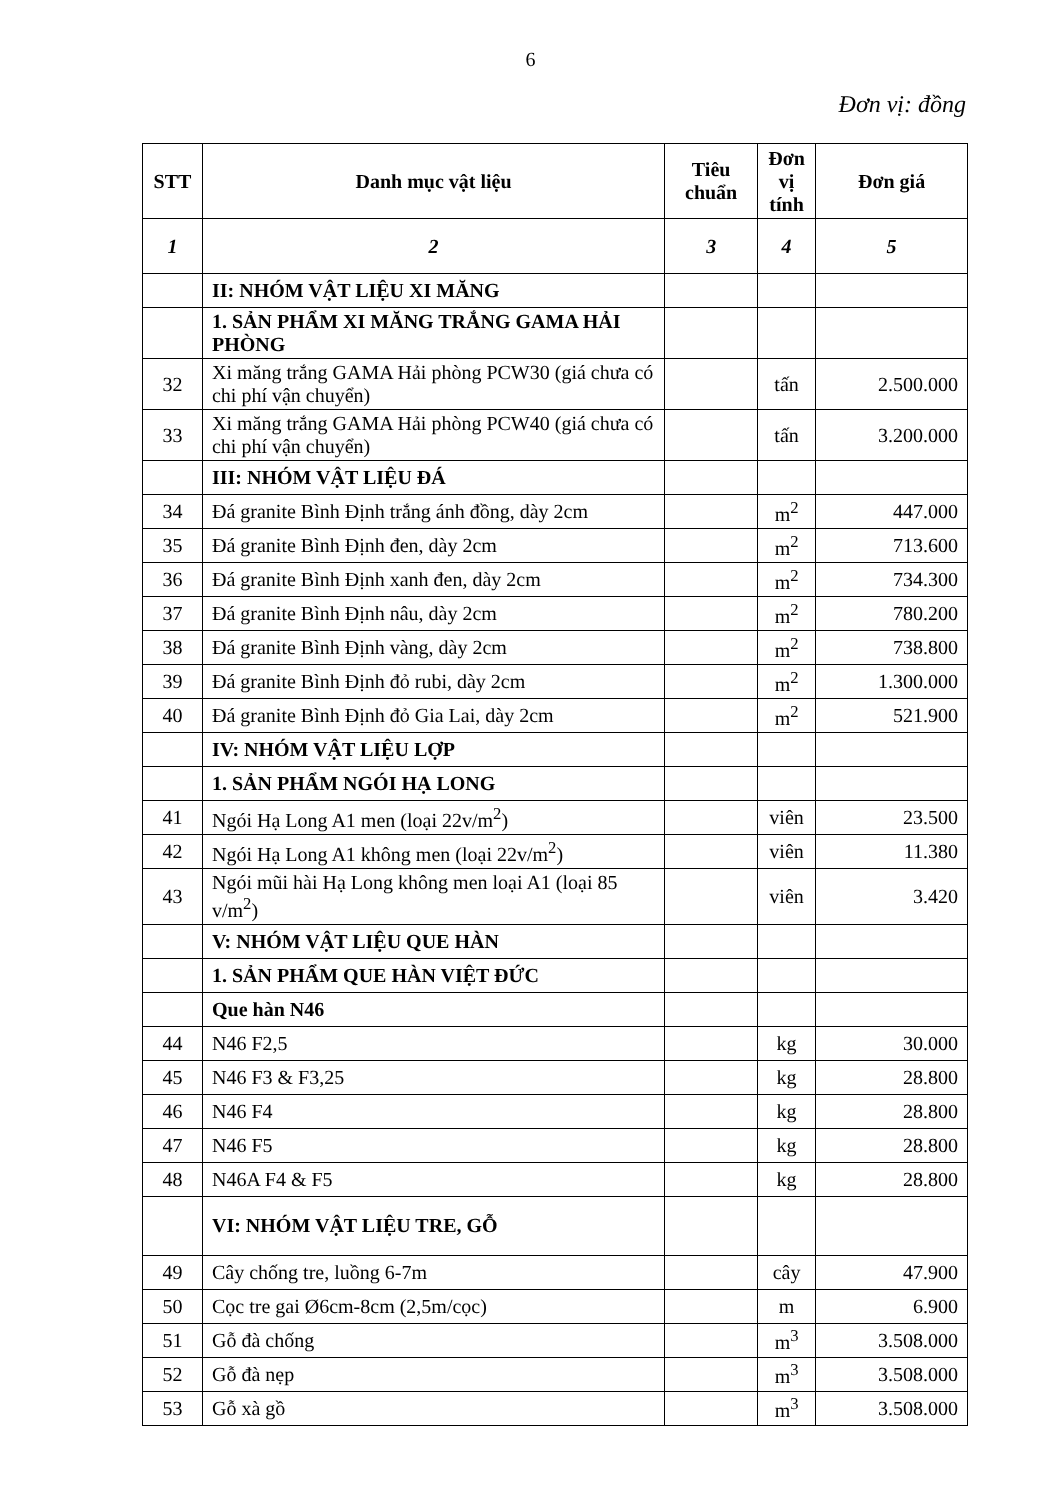6
Đơn vị: đồng
| STT | Danh mục vật liệu | Tiêu chuẩn | Đơn vị tính | Đơn giá |
| --- | --- | --- | --- | --- |
| 1 | 2 | 3 | 4 | 5 |
| | II: NHÓM VẬT LIỆU XI MĂNG | | | |
| | 1. SẢN PHẨM XI MĂNG TRẮNG GAMA HẢI PHÒNG | | | |
| 32 | Xi măng trắng GAMA Hải phòng PCW30 (giá chưa có chi phí vận chuyển) | | tấn | 2.500.000 |
| 33 | Xi măng trắng GAMA Hải phòng PCW40 (giá chưa có chi phí vận chuyển) | | tấn | 3.200.000 |
| | III: NHÓM VẬT LIỆU ĐÁ | | | |
| 34 | Đá granite Bình Định trắng ánh đồng, dày 2cm | | m<sup>2</sup> | 447.000 |
| 35 | Đá granite Bình Định đen, dày 2cm | | m<sup>2</sup> | 713.600 |
| 36 | Đá granite Bình Định xanh đen, dày 2cm | | m<sup>2</sup> | 734.300 |
| 37 | Đá granite Bình Định nâu, dày 2cm | | m<sup>2</sup> | 780.200 |
| 38 | Đá granite Bình Định vàng, dày 2cm | | m<sup>2</sup> | 738.800 |
| 39 | Đá granite Bình Định đỏ rubi, dày 2cm | | m<sup>2</sup> | 1.300.000 |
| 40 | Đá granite Bình Định đỏ Gia Lai, dày 2cm | | m<sup>2</sup> | 521.900 |
| | IV: NHÓM VẬT LIỆU LỢP | | | |
| | 1. SẢN PHẨM NGÓI HẠ LONG | | | |
| 41 | Ngói Hạ Long A1 men (loại 22v/m<sup>2</sup>) | | viên | 23.500 |
| 42 | Ngói Hạ Long A1 không men (loại 22v/m<sup>2</sup>) | | viên | 11.380 |
| 43 | Ngói mũi hài Hạ Long không men loại A1 (loại 85 v/m<sup>2</sup>) | | viên | 3.420 |
| | V: NHÓM VẬT LIỆU QUE HÀN | | | |
| | 1. SẢN PHẨM QUE HÀN VIỆT ĐỨC | | | |
| | Que hàn N46 | | | |
| 44 | N46 F2,5 | | kg | 30.000 |
| 45 | N46 F3 & F3,25 | | kg | 28.800 |
| 46 | N46 F4 | | kg | 28.800 |
| 47 | N46 F5 | | kg | 28.800 |
| 48 | N46A F4 & F5 | | kg | 28.800 |
| | VI: NHÓM VẬT LIỆU TRE, GỖ | | | |
| 49 | Cây chống tre, luồng 6-7m | | cây | 47.900 |
| 50 | Cọc tre gai Ø6cm-8cm (2,5m/cọc) | | m | 6.900 |
| 51 | Gỗ đà chống | | m<sup>3</sup> | 3.508.000 |
| 52 | Gỗ đà nẹp | | m<sup>3</sup> | 3.508.000 |
| 53 | Gỗ xà gồ | | m<sup>3</sup> | 3.508.000 |